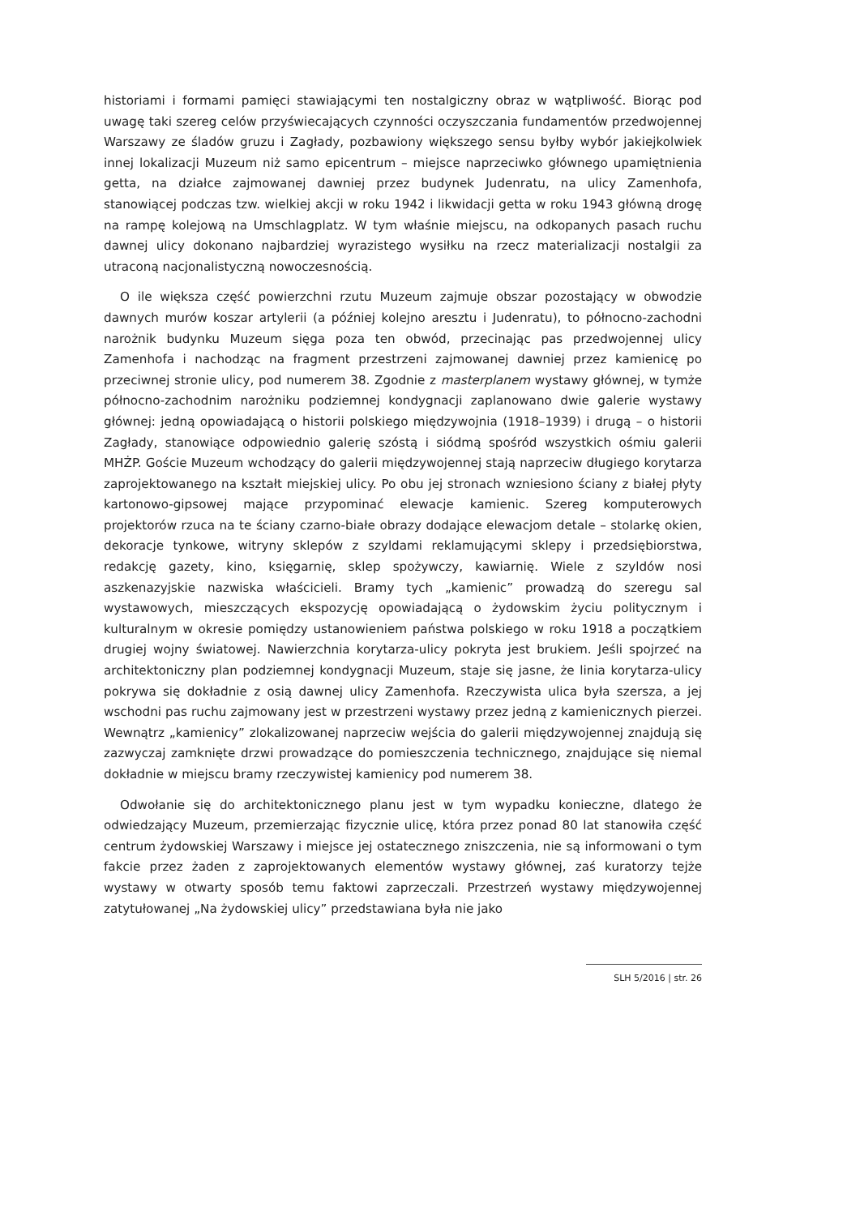historiami i formami pamięci stawiającymi ten nostalgiczny obraz w wątpliwość. Biorąc pod uwagę taki szereg celów przyświecających czynności oczyszczania fundamentów przedwojennej Warszawy ze śladów gruzu i Zagłady, pozbawiony większego sensu byłby wybór jakiejkolwiek innej lokalizacji Muzeum niż samo epicentrum – miejsce naprzeciwko głównego upamiętnienia getta, na działce zajmowanej dawniej przez budynek Judenratu, na ulicy Zamenhofa, stanowiącej podczas tzw. wielkiej akcji w roku 1942 i likwidacji getta w roku 1943 główną drogę na rampę kolejową na Umschlagplatz. W tym właśnie miejscu, na odkopanych pasach ruchu dawnej ulicy dokonano najbardziej wyrazistego wysiłku na rzecz materializacji nostalgii za utraconą nacjonalistyczną nowoczesnością.
O ile większa część powierzchni rzutu Muzeum zajmuje obszar pozostający w obwodzie dawnych murów koszar artylerii (a później kolejno aresztu i Judenratu), to północno-zachodni narożnik budynku Muzeum sięga poza ten obwód, przecinając pas przedwojennej ulicy Zamenhofa i nachodząc na fragment przestrzeni zajmowanej dawniej przez kamienicę po przeciwnej stronie ulicy, pod numerem 38. Zgodnie z masterplanem wystawy głównej, w tymże północno-zachodnim narożniku podziemnej kondygnacji zaplanowano dwie galerie wystawy głównej: jedną opowiadającą o historii polskiego międzywojnia (1918–1939) i drugą – o historii Zagłady, stanowiące odpowiednio galerię szóstą i siódmą spośród wszystkich ośmiu galerii MHŻP. Goście Muzeum wchodzący do galerii międzywojennej stają naprzeciw długiego korytarza zaprojektowanego na kształt miejskiej ulicy. Po obu jej stronach wzniesiono ściany z białej płyty kartonowo-gipsowej mające przypominać elewacje kamienic. Szereg komputerowych projektorów rzuca na te ściany czarno-białe obrazy dodające elewacjom detale – stolarkę okien, dekoracje tynkowe, witryny sklepów z szyldami reklamującymi sklepy i przedsiębiorstwa, redakcję gazety, kino, księgarnię, sklep spożywczy, kawiarnię. Wiele z szyldów nosi aszkenazyjskie nazwiska właścicieli. Bramy tych „kamienic” prowadzą do szeregu sal wystawowych, mieszczących ekspozycję opowiadającą o żydowskim życiu politycznym i kulturalnym w okresie pomiędzy ustanowieniem państwa polskiego w roku 1918 a początkiem drugiej wojny światowej. Nawierzchnia korytarza-ulicy pokryta jest brukiem. Jeśli spojrzeć na architektoniczny plan podziemnej kondygnacji Muzeum, staje się jasne, że linia korytarza-ulicy pokrywa się dokładnie z osią dawnej ulicy Zamenhofa. Rzeczywista ulica była szersza, a jej wschodni pas ruchu zajmowany jest w przestrzeni wystawy przez jedną z kamienicznych pierzei. Wewnątrz „kamienicy” zlokalizowanej naprzeciw wejścia do galerii międzywojennej znajdują się zazwyczaj zamknięte drzwi prowadzące do pomieszczenia technicznego, znajdujące się niemal dokładnie w miejscu bramy rzeczywistej kamienicy pod numerem 38.
Odwołanie się do architektonicznego planu jest w tym wypadku konieczne, dlatego że odwiedzający Muzeum, przemierzając fizycznie ulicę, która przez ponad 80 lat stanowiła część centrum żydowskiej Warszawy i miejsce jej ostatecznego zniszczenia, nie są informowani o tym fakcie przez żaden z zaprojektowanych elementów wystawy głównej, zaś kuratorzy tejże wystawy w otwarty sposób temu faktowi zaprzeczali. Przestrzeń wystawy międzywojennej zatytułowanej „Na żydowskiej ulicy” przedstawiana była nie jako
SLH 5/2016 | str. 26